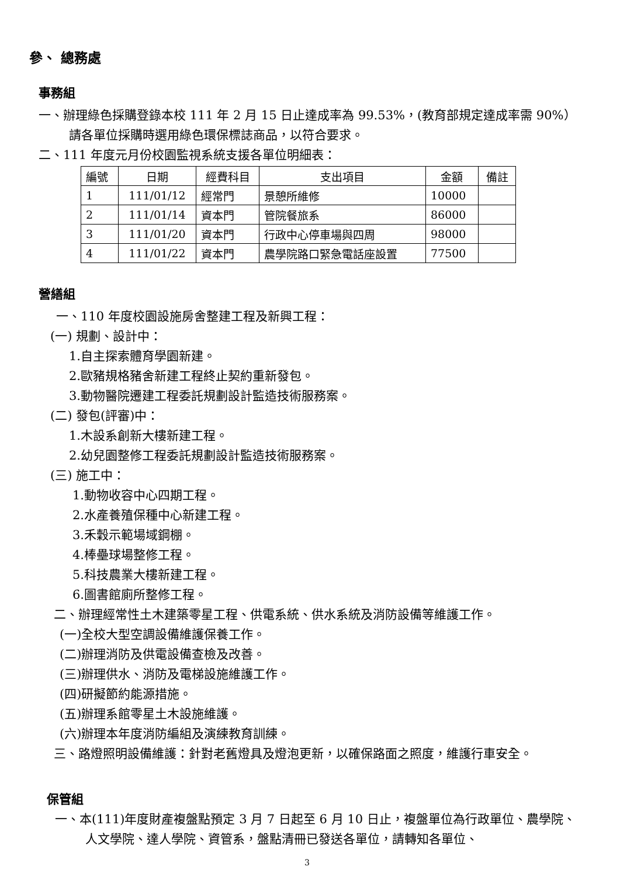參、 總務處
事務組
一、辦理綠色採購登錄本校 111 年 2 月 15 日止達成率為 99.53%，(教育部規定達成率需 90%）請各單位採購時選用綠色環保標誌商品，以符合要求。
二、111 年度元月份校園監視系統支援各單位明細表：
| 編號 | 日期 | 經費科目 | 支出項目 | 金額 | 備註 |
| 1 | 111/01/12 | 經常門 | 景憩所維修 | 10000 | |
| 2 | 111/01/14 | 資本門 | 管院餐旅系 | 86000 | |
| 3 | 111/01/20 | 資本門 | 行政中心停車場與四周 | 98000 | |
| 4 | 111/01/22 | 資本門 | 農學院路口緊急電話座設置 | 77500 | |
營繕組
一、110 年度校園設施房舍整建工程及新興工程：
(一) 規劃、設計中：
1.自主探索體育學園新建。
2.歐豬規格豬舍新建工程終止契約重新發包。
3.動物醫院遷建工程委託規劃設計監造技術服務案。
(二) 發包(評審)中：
1.木設系創新大樓新建工程。
2.幼兒園整修工程委託規劃設計監造技術服務案。
(三) 施工中：
1.動物收容中心四期工程。
2.水產養殖保種中心新建工程。
3.禾穀示範場域鋼棚。
4.棒壘球場整修工程。
5.科技農業大樓新建工程。
6.圖書館廁所整修工程。
二、辦理經常性土木建築零星工程、供電系統、供水系統及消防設備等維護工作。
(一)全校大型空調設備維護保養工作。
(二)辦理消防及供電設備查檢及改善。
(三)辦理供水、消防及電梯設施維護工作。
(四)研擬節約能源措施。
(五)辦理系館零星土木設施維護。
(六)辦理本年度消防編組及演練教育訓練。
三、路燈照明設備維護：針對老舊燈具及燈泡更新，以確保路面之照度，維護行車安全。
保管組
一、本(111)年度財產複盤點預定 3 月 7 日起至 6 月 10 日止，複盤單位為行政單位、農學院、人文學院、達人學院、資管系，盤點清冊已發送各單位，請轉知各單位、
3